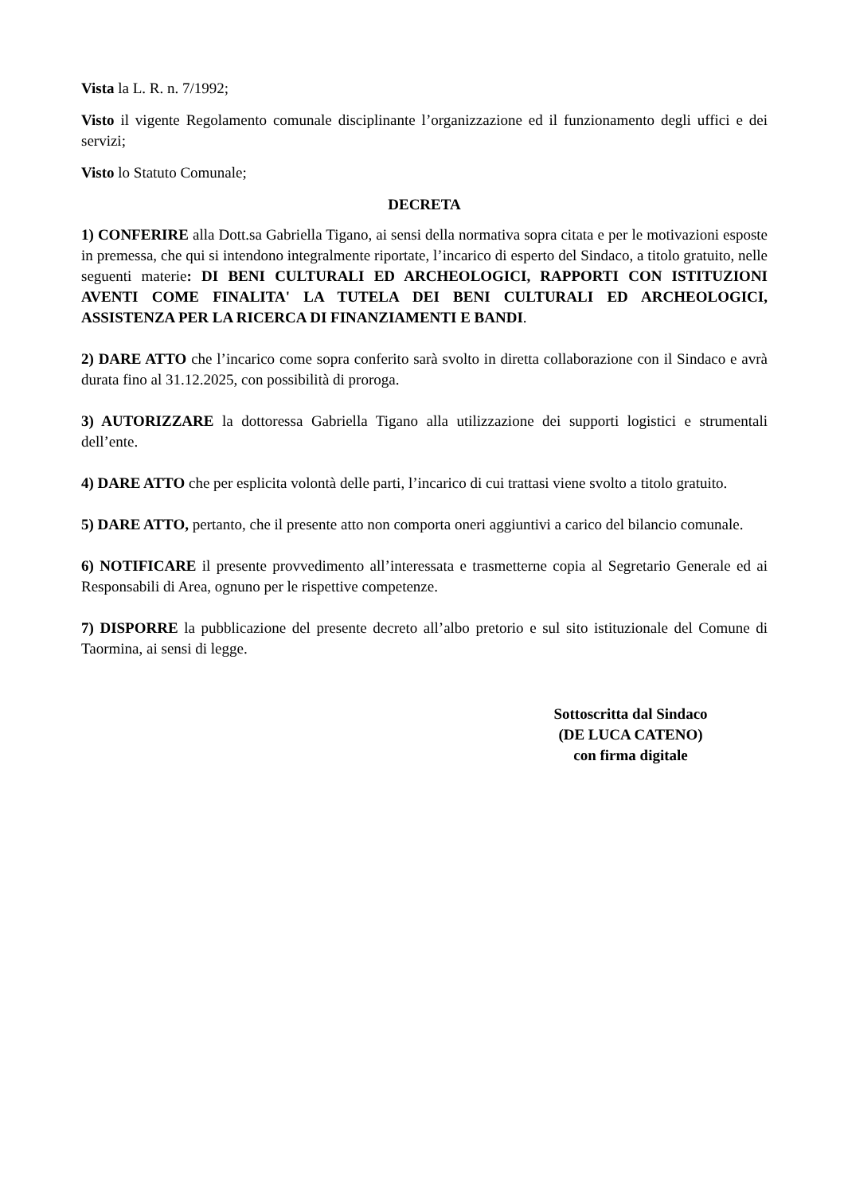Vista la L. R. n. 7/1992;
Visto il vigente Regolamento comunale disciplinante l’organizzazione ed il funzionamento degli uffici e dei servizi;
Visto lo Statuto Comunale;
DECRETA
1) CONFERIRE alla Dott.sa Gabriella Tigano, ai sensi della normativa sopra citata e per le motivazioni esposte in premessa, che qui si intendono integralmente riportate, l’incarico di esperto del Sindaco, a titolo gratuito, nelle seguenti materie: DI BENI CULTURALI ED ARCHEOLOGICI, RAPPORTI CON ISTITUZIONI AVENTI COME FINALITA' LA TUTELA DEI BENI CULTURALI ED ARCHEOLOGICI, ASSISTENZA PER LA RICERCA DI FINANZIAMENTI E BANDI.
2) DARE ATTO che l’incarico come sopra conferito sarà svolto in diretta collaborazione con il Sindaco e avrà durata fino al 31.12.2025, con possibilità di proroga.
3) AUTORIZZARE la dottoressa Gabriella Tigano alla utilizzazione dei supporti logistici e strumentali dell’ente.
4) DARE ATTO che per esplicita volontà delle parti, l’incarico di cui trattasi viene svolto a titolo gratuito.
5) DARE ATTO, pertanto, che il presente atto non comporta oneri aggiuntivi a carico del bilancio comunale.
6) NOTIFICARE il presente provvedimento all’interessata e trasmetterne copia al Segretario Generale ed ai Responsabili di Area, ognuno per le rispettive competenze.
7) DISPORRE la pubblicazione del presente decreto all’albo pretorio e sul sito istituzionale del Comune di Taormina, ai sensi di legge.
Sottoscritta dal Sindaco
(DE LUCA CATENO)
con firma digitale